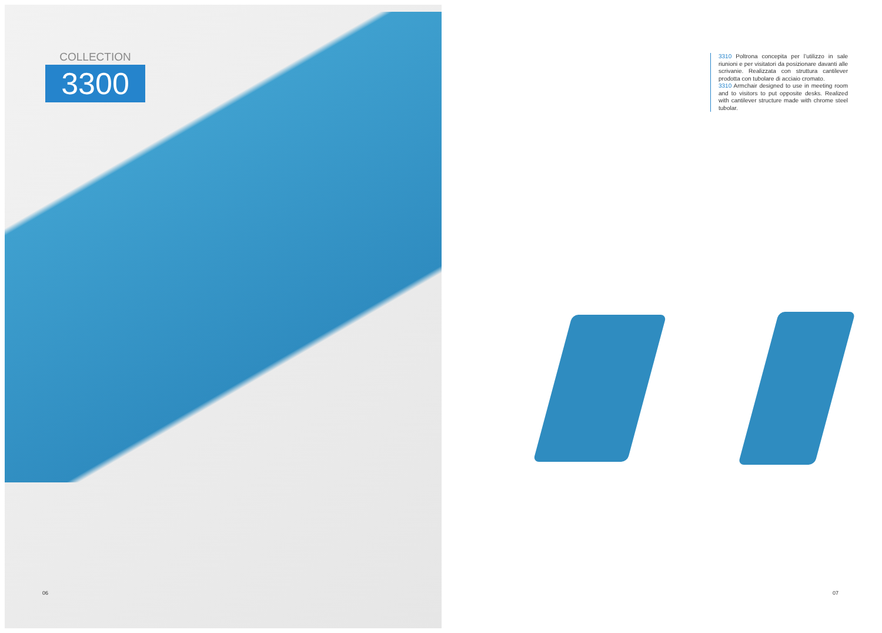COLLECTION
3300
3310 Poltrona concepita per l’utilizzo in sale riunioni e per visitatori da posizionare davanti alle scrivanie. Realizzata con struttura cantilever prodotta con tubolare di acciaio cromato.
3310 Armchair designed to use in meeting room and to visitors to put opposite desks. Realized with cantilever structure made with chrome steel tubolar.
06 07